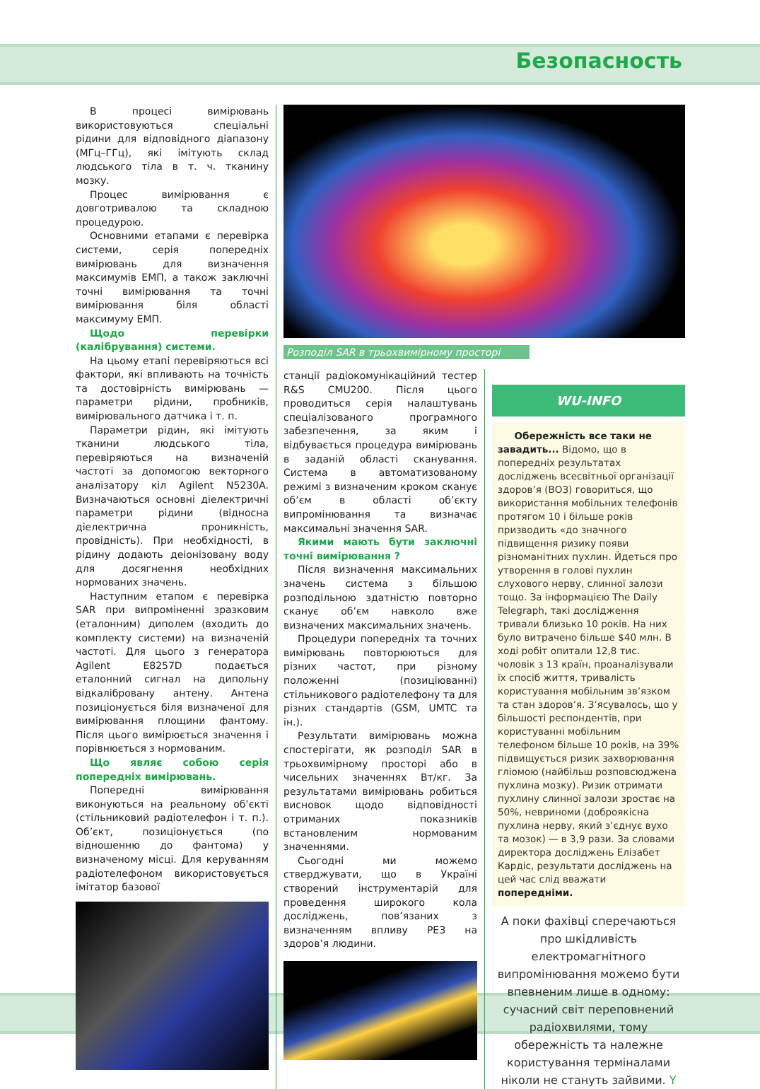Безопасность
В процесі вимірювань використовуються спеціальні рідини для відповідного діапазону (МГц–ГГц), які імітують склад людського тіла в т. ч. тканину мозку.
Процес вимірювання є довготривалою та складною процедурою.
Основними етапами є перевірка системи, серія попередніх вимірювань для визначення максимумів ЕМП, а також заключні точні вимірювання та точні вимірювання біля області максимуму ЕМП.
Щодо перевірки (калібрування) системи.
На цьому етапі перевіряються всі фактори, які впливають на точність та достовірність вимірювань — параметри рідини, пробників, вимірювального датчика і т. п.
Параметри рідин, які імітують тканини людського тіла, перевіряються на визначеній частоті за допомогою векторного аналізатору кіл Agilent N5230A. Визначаються основні діелектричні параметри рідини (відносна діелектрична проникність, провідність). При необхідності, в рідину додають деіонізовану воду для досягнення необхідних нормованих значень.
Наступним етапом є перевірка SAR при випроміненні зразковим (еталонним) диполем (входить до комплекту системи) на визначеній частоті. Для цього з генератора Agilent E8257D подається еталонний сигнал на дипольну відкалібровану антену. Антена позиціонується біля визначеної для вимірювання площини фантому. Після цього вимірюється значення і порівнюється з нормованим.
Що являє собою серія попередніх вимірювань.
Попередні вимірювання виконуються на реальному об’єкті (стільниковий радіотелефон і т. п.). Об’єкт, позиціонується (по відношенню до фантома) у визначеному місці. Для керуванням радіотелефоном використовується імітатор базової
Розподіл SAR в трьохвимірному просторі
станції радіокомунікаційний тестер R&S CMU200. Після цього проводиться серія налаштувань спеціалізованого програмного забезпечення, за яким і відбувається процедура вимірювань в заданій області сканування. Система в автоматизованому режимі з визначеним кроком сканує об’єм в області об’єкту випромінювання та визначає максимальні значення SAR.
Якими мають бути заключні точні вимірювання ?
Після визначення максимальних значень система з більшою розподільною здатністю повторно сканує об’єм навколо вже визначених максимальних значень.
Процедури попередніх та точних вимірювань повторюються для різних частот, при різному положенні (позиціюванні) стільникового радіотелефону та для різних стандартів (GSM, UMTC та ін.).
Результати вимірювань можна спостерігати, як розподіл SAR в трьохвимірному просторі або в чисельних значеннях Вт/кг. За результатами вимірювань робиться висновок щодо відповідності отриманих показників встановленим нормованим значеннями.
Сьогодні ми можемо стверджувати, що в Україні створений інструментарій для проведення широкого кола досліджень, пов’язаних з визначенням впливу РЕЗ на здоров’я людини.
WU-INFO
Обережність все таки не завадить... Відомо, що в попередніх результатах досліджень всесвітньої організації здоров’я (ВОЗ) говориться, що використання мобільних телефонів протягом 10 і більше років призводить «до значного підвищення ризику появи різноманітних пухлин. Йдеться про утворення в голові пухлин слухового нерву, слинної залози тощо. За інформацією The Daily Telegraph, такі дослідження тривали близько 10 років. На них було витрачено більше $40 млн. В ході робіт опитали 12,8 тис. чоловік з 13 країн, проаналізували їх спосіб життя, тривалість користування мобільним зв’язком та стан здоров’я. З’ясувалось, що у більшості респондентів, при користуванні мобільним телефоном більше 10 років, на 39% підвищується ризик захворювання гліомою (найбільш розповсюджена пухлина мозку). Ризик отримати пухлину слинної залози зростає на 50%, невриноми (доброякісна пухлина нерву, який з’єднує вухо та мозок) — в 3,9 рази. За словами директора досліджень Елізабет Кардіс, результати досліджень на цей час слід вважати попередніми.
А поки фахівці сперечаються про шкідливість електромагнітного випромінювання можемо бути впевненим лише в одному: сучасний світ переповнений радіохвилями, тому обережність та належне користування терміналами ніколи не стануть зайвими. Y